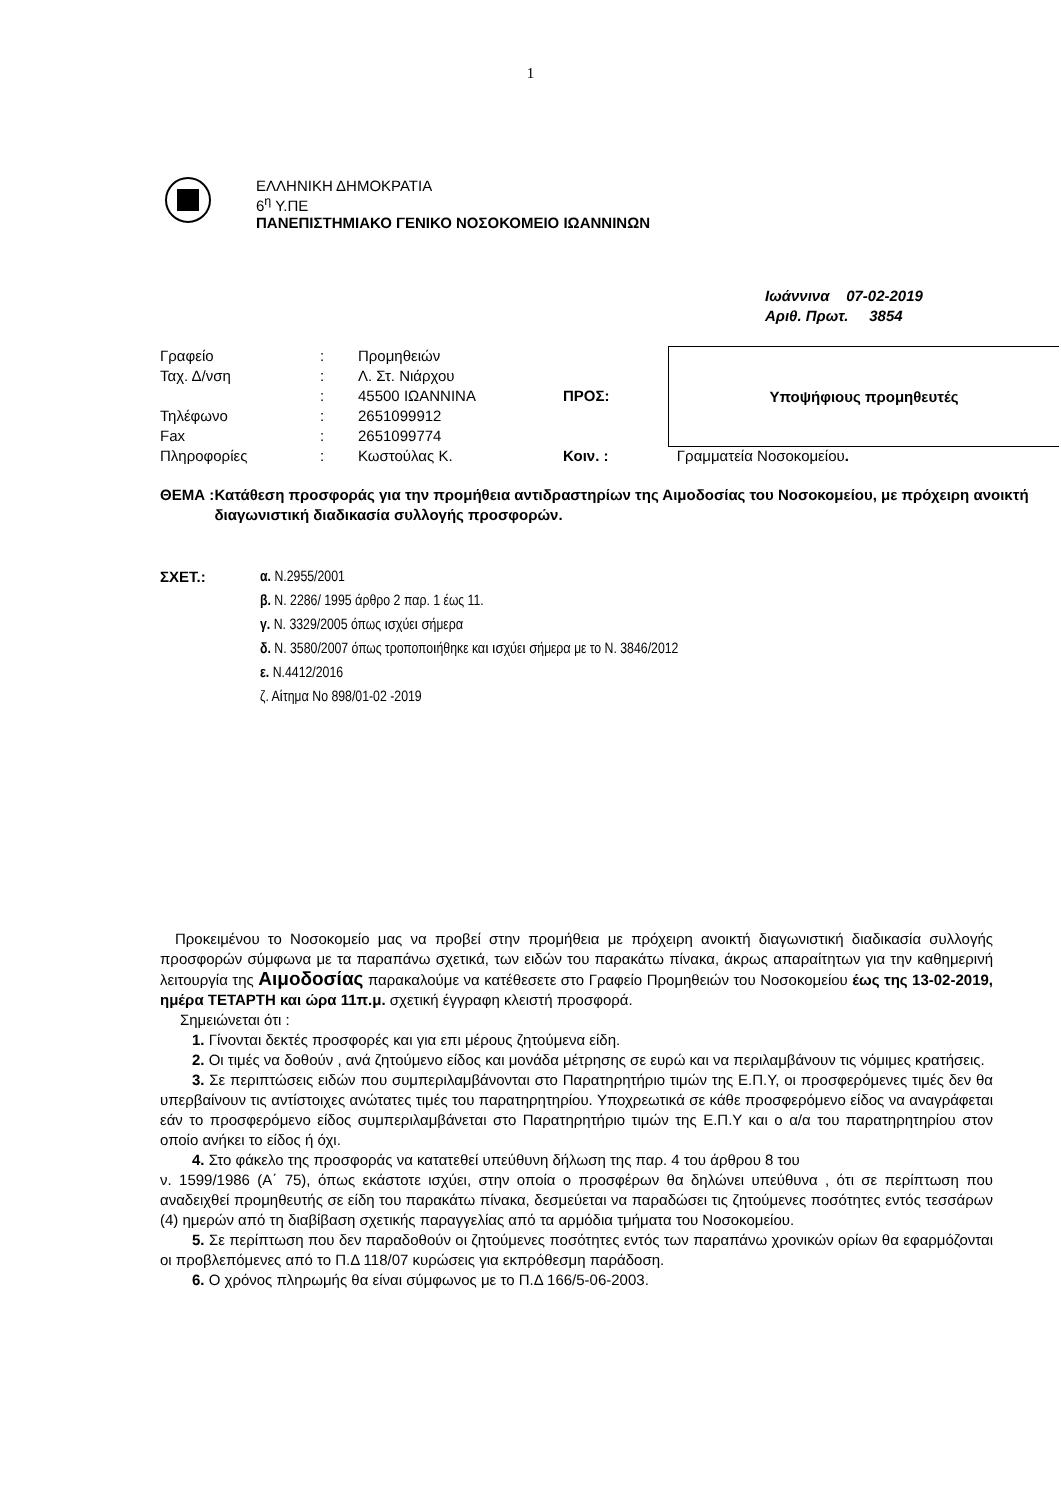1
ΕΛΛΗΝΙΚΗ ΔΗΜΟΚΡΑΤΙΑ
6<sup>η</sup> Υ.ΠΕ
ΠΑΝΕΠΙΣΤΗΜΙΑΚΟ ΓΕΝΙΚΟ ΝΟΣΟΚΟΜΕΙΟ ΙΩΑΝΝΙΝΩΝ
Ιωάννινα 07-02-2019
Αριθ. Πρωτ. 3854
| Γραφείο | : | Προμηθειών | | Υποψήφιους προμηθευτές |
| Ταχ. Δ/νση | : | Λ. Στ. Νιάρχου | | |
| | : | 45500 ΙΩΑΝΝΙΝΑ | ΠΡΟΣ: | |
| Τηλέφωνο | : | 2651099912 | | |
| Fax | : | 2651099774 | | |
| Πληροφορίες | : | Κωστούλας Κ. | Κοιν. : | Γραμματεία Νοσοκομείου . |
ΘΕΜΑ : Κατάθεση προσφοράς για την προμήθεια αντιδραστηρίων της Αιμοδοσίας του Νοσοκομείου, με πρόχειρη ανοικτή διαγωνιστική διαδικασία συλλογής προσφορών.
ΣΧΕΤ.: α. Ν.2955/2001
β. Ν. 2286/ 1995 άρθρο 2 παρ. 1 έως 11.
γ. Ν. 3329/2005 όπως ισχύει σήμερα
δ. Ν. 3580/2007 όπως τροποποιήθηκε και ισχύει σήμερα με το Ν. 3846/2012
ε. Ν.4412/2016
ζ. Αίτημα Νο 898/01-02 -2019
Προκειμένου το Νοσοκομείο μας να προβεί στην προμήθεια με πρόχειρη ανοικτή διαγωνιστική διαδικασία συλλογής προσφορών σύμφωνα με τα παραπάνω σχετικά, των ειδών του παρακάτω πίνακα, άκρως απαραίτητων για την καθημερινή λειτουργία της Αιμοδοσίας παρακαλούμε να κατέθεσετε στο Γραφείο Προμηθειών του Νοσοκομείου έως της 13-02-2019, ημέρα ΤΕΤΑΡΤΗ και ώρα 11π.μ. σχετική έγγραφη κλειστή προσφορά.
Σημειώνεται ότι :
1. Γίνονται δεκτές προσφορές και για επι μέρους ζητούμενα είδη.
2. Οι τιμές να δοθούν , ανά ζητούμενο είδος και μονάδα μέτρησης σε ευρώ και να περιλαμβάνουν τις νόμιμες κρατήσεις.
3. Σε περιπτώσεις ειδών που συμπεριλαμβάνονται στο Παρατηρητήριο τιμών της Ε.Π.Υ, οι προσφερόμενες τιμές δεν θα υπερβαίνουν τις αντίστοιχες ανώτατες τιμές του παρατηρητηρίου. Υποχρεωτικά σε κάθε προσφερόμενο είδος να αναγράφεται εάν το προσφερόμενο είδος συμπεριλαμβάνεται στο Παρατηρητήριο τιμών της Ε.Π.Υ και ο α/α του παρατηρητηρίου στον οποίο ανήκει το είδος ή όχι.
4. Στο φάκελο της προσφοράς να κατατεθεί υπεύθυνη δήλωση της παρ. 4 του άρθρου 8 του
ν. 1599/1986 (Α΄ 75), όπως εκάστοτε ισχύει, στην οποία ο προσφέρων θα δηλώνει υπεύθυνα , ότι σε περίπτωση που αναδειχθεί προμηθευτής σε είδη του παρακάτω πίνακα, δεσμεύεται να παραδώσει τις ζητούμενες ποσότητες εντός τεσσάρων (4) ημερών από τη διαβίβαση σχετικής παραγγελίας από τα αρμόδια τμήματα του Νοσοκομείου.
5. Σε περίπτωση που δεν παραδοθούν οι ζητούμενες ποσότητες εντός των παραπάνω χρονικών ορίων θα εφαρμόζονται οι προβλεπόμενες από το Π.Δ 118/07 κυρώσεις για εκπρόθεσμη παράδοση.
6. Ο χρόνος πληρωμής θα είναι σύμφωνος με το Π.Δ 166/5-06-2003.